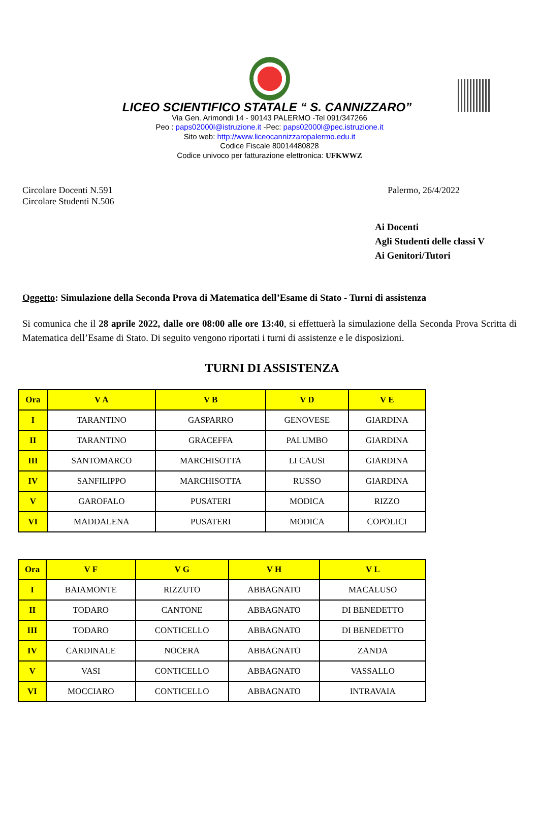LICEO SCIENTIFICO STATALE “ S. CANNIZZARO”
Via Gen. Arimondi 14 - 90143 PALERMO -Tel 091/347266
Peo : paps02000l@istruzione.it -Pec: paps02000l@pec.istruzione.it
Sito web: http://www.liceocannizzaropalermo.edu.it
Codice Fiscale 80014480828
Codice univoco per fatturazione elettronica: UFKWWZ
Circolare Docenti N.591
Circolare Studenti N.506
Palermo, 26/4/2022
Ai Docenti
Agli Studenti delle classi V
Ai Genitori/Tutori
Oggetto: Simulazione della Seconda Prova di Matematica dell’Esame di Stato - Turni di assistenza
Si comunica che il 28 aprile 2022, dalle ore 08:00 alle ore 13:40, si effettuerà la simulazione della Seconda Prova Scritta di Matematica dell’Esame di Stato. Di seguito vengono riportati i turni di assistenze e le disposizioni.
TURNI DI ASSISTENZA
| Ora | V A | V B | V D | V E |
| --- | --- | --- | --- | --- |
| I | TARANTINO | GASPARRO | GENOVESE | GIARDINA |
| II | TARANTINO | GRACEFFA | PALUMBO | GIARDINA |
| III | SANTOMARCO | MARCHISOTTA | LI CAUSI | GIARDINA |
| IV | SANFILIPPO | MARCHISOTTA | RUSSO | GIARDINA |
| V | GAROFALO | PUSATERI | MODICA | RIZZO |
| VI | MADDALENA | PUSATERI | MODICA | COPOLICI |
| Ora | V F | V G | V H | V L |
| --- | --- | --- | --- | --- |
| I | BAIAMONTE | RIZZUTO | ABBAGNATO | MACALUSO |
| II | TODARO | CANTONE | ABBAGNATO | DI BENEDETTO |
| III | TODARO | CONTICELLO | ABBAGNATO | DI BENEDETTO |
| IV | CARDINALE | NOCERA | ABBAGNATO | ZANDA |
| V | VASI | CONTICELLO | ABBAGNATO | VASSALLO |
| VI | MOCCIARO | CONTICELLO | ABBAGNATO | INTRAVAIA |